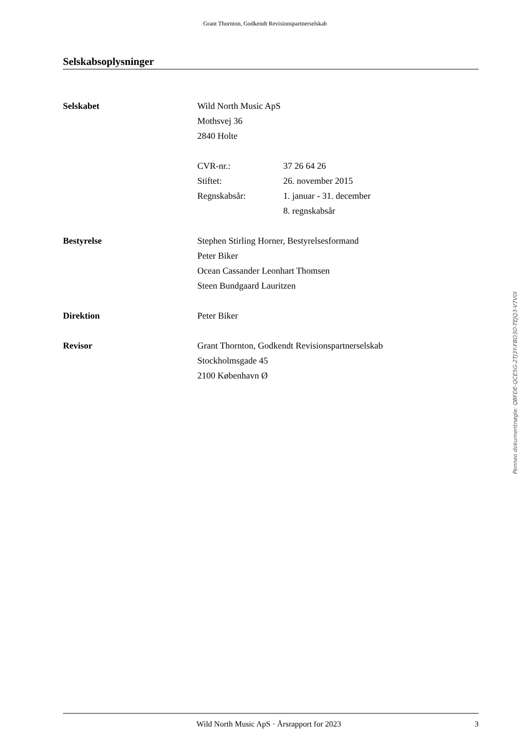Grant Thornton, Godkendt Revisionspartnerselskab
Selskabsoplysninger
Selskabet Wild North Music ApS
Mothsvej 36
2840 Holte
CVR-nr.: 37 26 64 26
Stiftet: 26. november 2015
Regnskabsår: 1. januar - 31. december
8. regnskabsår
Bestyrelse Stephen Stirling Horner, Bestyrelsesformand
Peter Biker
Ocean Cassander Leonhart Thomsen
Steen Bundgaard Lauritzen
Direktion Peter Biker
Revisor Grant Thornton, Godkendt Revisionspartnerselskab
Stockholmsgade 45
2100 København Ø
Penneo dokumentnøgle: QBFDE-QCE5G-2TJ3Y-FBO3O-TEJQ3-V7V0I
Wild North Music ApS · Årsrapport for 2023 3